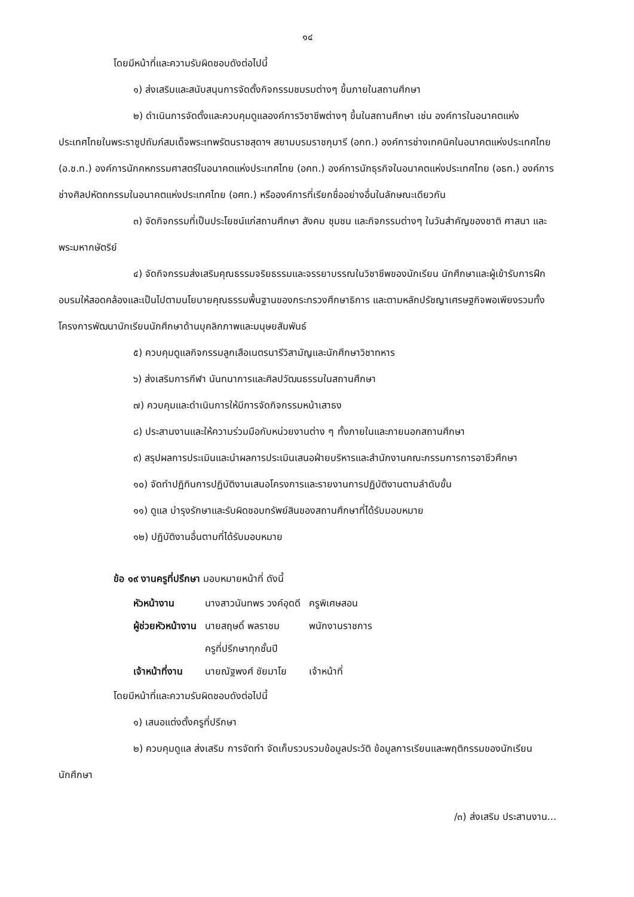๑๔
โดยมีหน้าที่และความรับผิดชอบดังต่อไปนี้
๑) ส่งเสริมและสนับสนุนการจัดตั้งกิจกรรมชมรมต่างๆ ขึ้นภายในสถานศึกษา
๒) ดำเนินการจัดตั้งและควบคุมดูแลองค์การวิชาชีพต่างๆ ขึ้นในสถานศึกษา เช่น องค์การในอนาคตแห่งประเทศไทยในพระราชูปถัมภ์สมเด็จพระเทพรัตนราชสุดาฯ สยามบรมราชกุมารี (อกท.) องค์การช่างเทคนิคในอนาคตแห่งประเทศไทย (อ.ช.ท.) องค์การนักคหกรรมศาสตร์ในอนาคตแห่งประเทศไทย (อคท.) องค์การนักธุรกิจในอนาคตแห่งประเทศไทย (อธท.) องค์การช่างศิลปหัตถกรรมในอนาคตแห่งประเทศไทย (อศท.) หรือองค์การที่เรียกชื่ออย่างอื่นในลักษณะเดียวกัน
๓) จัดกิจกรรมที่เป็นประโยชน์แก่สถานศึกษา สังคม ชุมชน และกิจกรรมต่างๆ ในวันสำคัญของชาติ ศาสนา และพระมหากษัตริย์
๔) จัดกิจกรรมส่งเสริมคุณธรรมจริยธรรมและจรรยาบรรณในวิชาชีพของนักเรียน นักศึกษาและผู้เข้ารับการฝึกอบรมให้สอดคล้องและเป็นไปตามนโยบายคุณธรรมพื้นฐานของกระทรวงศึกษาธิการ และตามหลักปรัชญาเศรษฐกิจพอเพียงรวมทั้งโครงการพัฒนานักเรียนนักศึกษาด้านบุคลิกภาพและมนุษยสัมพันธ์
๕) ควบคุมดูแลกิจกรรมลูกเสือเนตรนารีวิสามัญและนักศึกษาวิชาทหาร
๖) ส่งเสริมการกีฬา นันทนาการและศิลปวัฒนธรรมในสถานศึกษา
๗) ควบคุมและดำเนินการให้มีการจัดกิจกรรมหน้าเสาธง
๘) ประสานงานและให้ความร่วมมือกับหน่วยงานต่าง ๆ ทั้งภายในและภายนอกสถานศึกษา
๙) สรุปผลการประเมินและนำผลการประเมินเสนอฝ่ายบริหารและสำนักงานคณะกรรมการการอาชีวศึกษา
๑๐) จัดทำปฏิทินการปฏิบัติงานเสนอโครงการและรายงานการปฏิบัติงานตามลำดับขั้น
๑๑) ดูแล บำรุงรักษาและรับผิดชอบทรัพย์สินของสถานศึกษาที่ได้รับมอบหมาย
๑๒) ปฏิบัติงานอื่นตามที่ได้รับมอบหมาย
ข้อ ๑๙ งานครูที่ปรึกษา มอบหมายหน้าที่ ดังนี้
| หัวหน้างาน | นางสาวนันทพร วงค์อุดดี | ครูพิเศษสอน |
| ผู้ช่วยหัวหน้างาน | นายสฤษดิ์ พลราชม | พนักงานราชการ |
| | ครูที่ปรึกษาทุกชั้นปี | |
| เจ้าหน้าที่งาน | นายณัฐพงศ์ ชัยมาโย | เจ้าหน้าที่ |
โดยมีหน้าที่และความรับผิดชอบดังต่อไปนี้
๑) เสนอแต่งตั้งครูที่ปรึกษา
๒) ควบคุมดูแล ส่งเสริม การจัดทำ จัดเก็บรวบรวมข้อมูลประวัติ ข้อมูลการเรียนและพฤติกรรมของนักเรียนนักศึกษา
/๓) ส่งเสริม ประสานงาน...